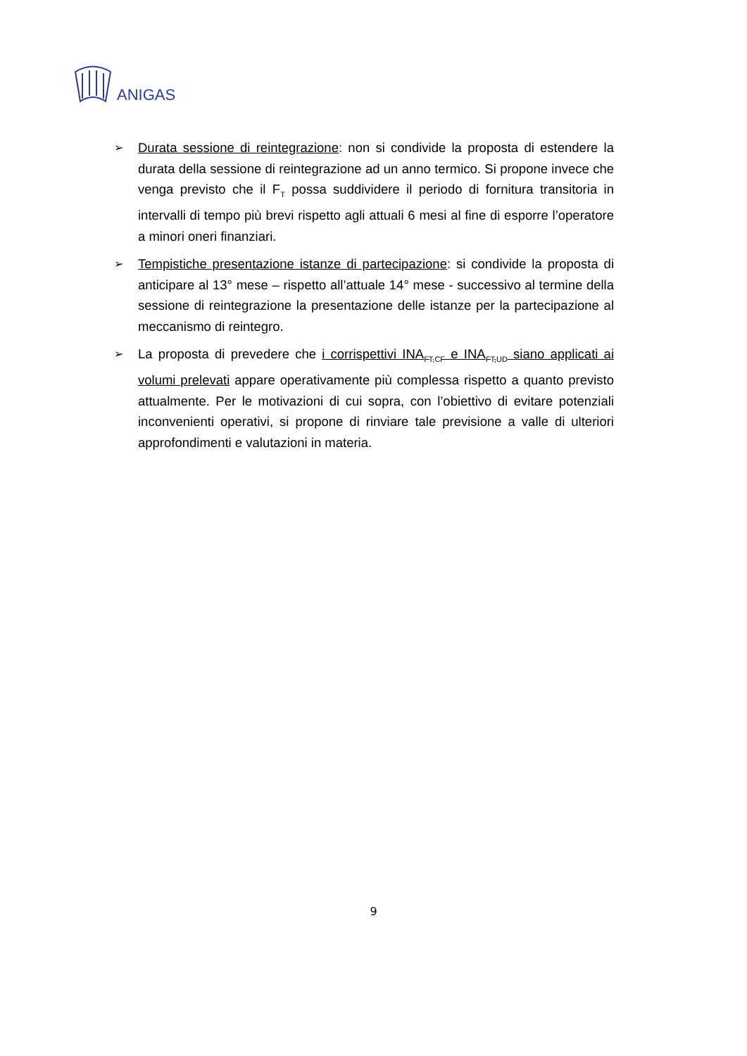ANIGAS
➢
Durata sessione di reintegrazione: non si condivide la proposta di estendere la durata della sessione di reintegrazione ad un anno termico. Si propone invece che venga previsto che il F<sub>T</sub> possa suddividere il periodo di fornitura transitoria in intervalli di tempo più brevi rispetto agli attuali 6 mesi al fine di esporre l’operatore a minori oneri finanziari.
➢
Tempistiche presentazione istanze di partecipazione: si condivide la proposta di anticipare al 13° mese – rispetto all’attuale 14° mese - successivo al termine della sessione di reintegrazione la presentazione delle istanze per la partecipazione al meccanismo di reintegro.
➢
La proposta di prevedere che i corrispettivi INA<sub>FT,CF</sub> e INA<sub>FT,UD</sub> siano applicati ai volumi prelevati appare operativamente più complessa rispetto a quanto previsto attualmente. Per le motivazioni di cui sopra, con l’obiettivo di evitare potenziali inconvenienti operativi, si propone di rinviare tale previsione a valle di ulteriori approfondimenti e valutazioni in materia.
9